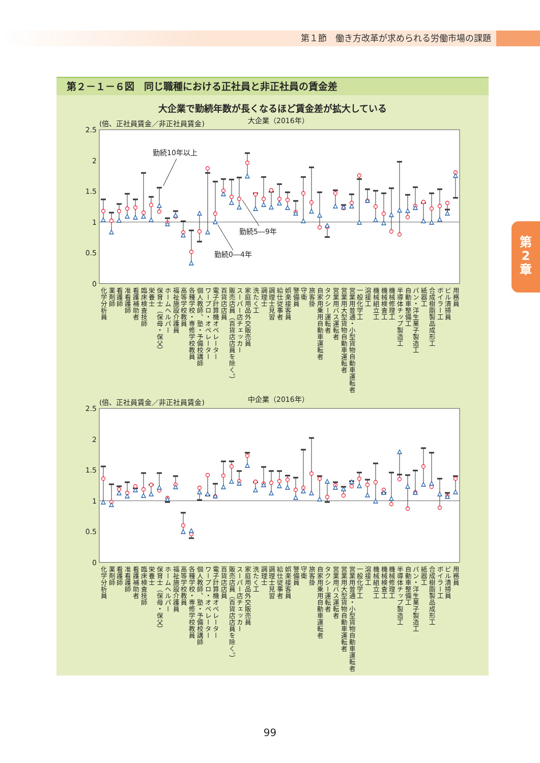第１節　働き方改革が求められる労働市場の課題
第２－１－６図　同じ職種における正社員と非正社員の賃金差
大企業で勤続年数が長くなるほど賃金差が拡大している
(倍、正社員賃金／非正社員賃金)
大企業（2016年）
2.5
2
1.5
1
0.5
0
勤続10年以上
勤続5―9年
勤続0―4年
化学分析員
薬剤師
看護師
准看護師
看護補助者
臨床検査技師
栄養士
保育士（保母・保父）
ホームヘルパー
福祉施設介護員
高等学校教員
各種学校・専修学校教員
個人教師、塾・予備校講師
ワープロ・オペレーター
電子計算機オペレーター
百貨店店員
販売店員（百貨店店員を除く。）
スーパー店チェッカー
家庭用品外交販売員
洗たく工
調理士
調理士見習
給仕従事者
娯楽接客員
警備員
守衛
旅客掛
自家用乗用自動車運転者
タクシー運転者
営業用バス運転者
営業用大型貨物自動車運転者
営業用普通・小型貨物自動車運転者
一般化学工
溶接工
機械組立工
機械検査工
機械修理工
半導体チップ製造工
自動車整備工
パン・洋生菓子製造工
紙器工
合成樹脂製品成形工
ボイラー工
ビル清掃員
用務員
(倍、正社員賃金／非正社員賃金)
中企業（2016年）
2.5
2
1.5
1
0.5
0
化学分析員
薬剤師
看護師
准看護師
看護補助者
臨床検査技師
栄養士
保育士（保母・保父）
ホームヘルパー
福祉施設介護員
高等学校教員
各種学校・専修学校教員
個人教師、塾・予備校講師
ワープロ・オペレーター
電子計算機オペレーター
百貨店店員
販売店員（百貨店店員を除く。）
スーパー店チェッカー
家庭用品外交販売員
洗たく工
調理士
調理士見習
給仕従事者
娯楽接客員
警備員
守衛
旅客掛
自家用乗用自動車運転者
タクシー運転者
営業用バス運転者
営業用大型貨物自動車運転者
営業用普通・小型貨物自動車運転者
一般化学工
溶接工
機械組立工
機械検査工
機械修理工
半導体チップ製造工
自動車整備工
パン・洋生菓子製造工
紙器工
合成樹脂製品成形工
ボイラー工
ビル清掃員
用務員
第
2
章
99